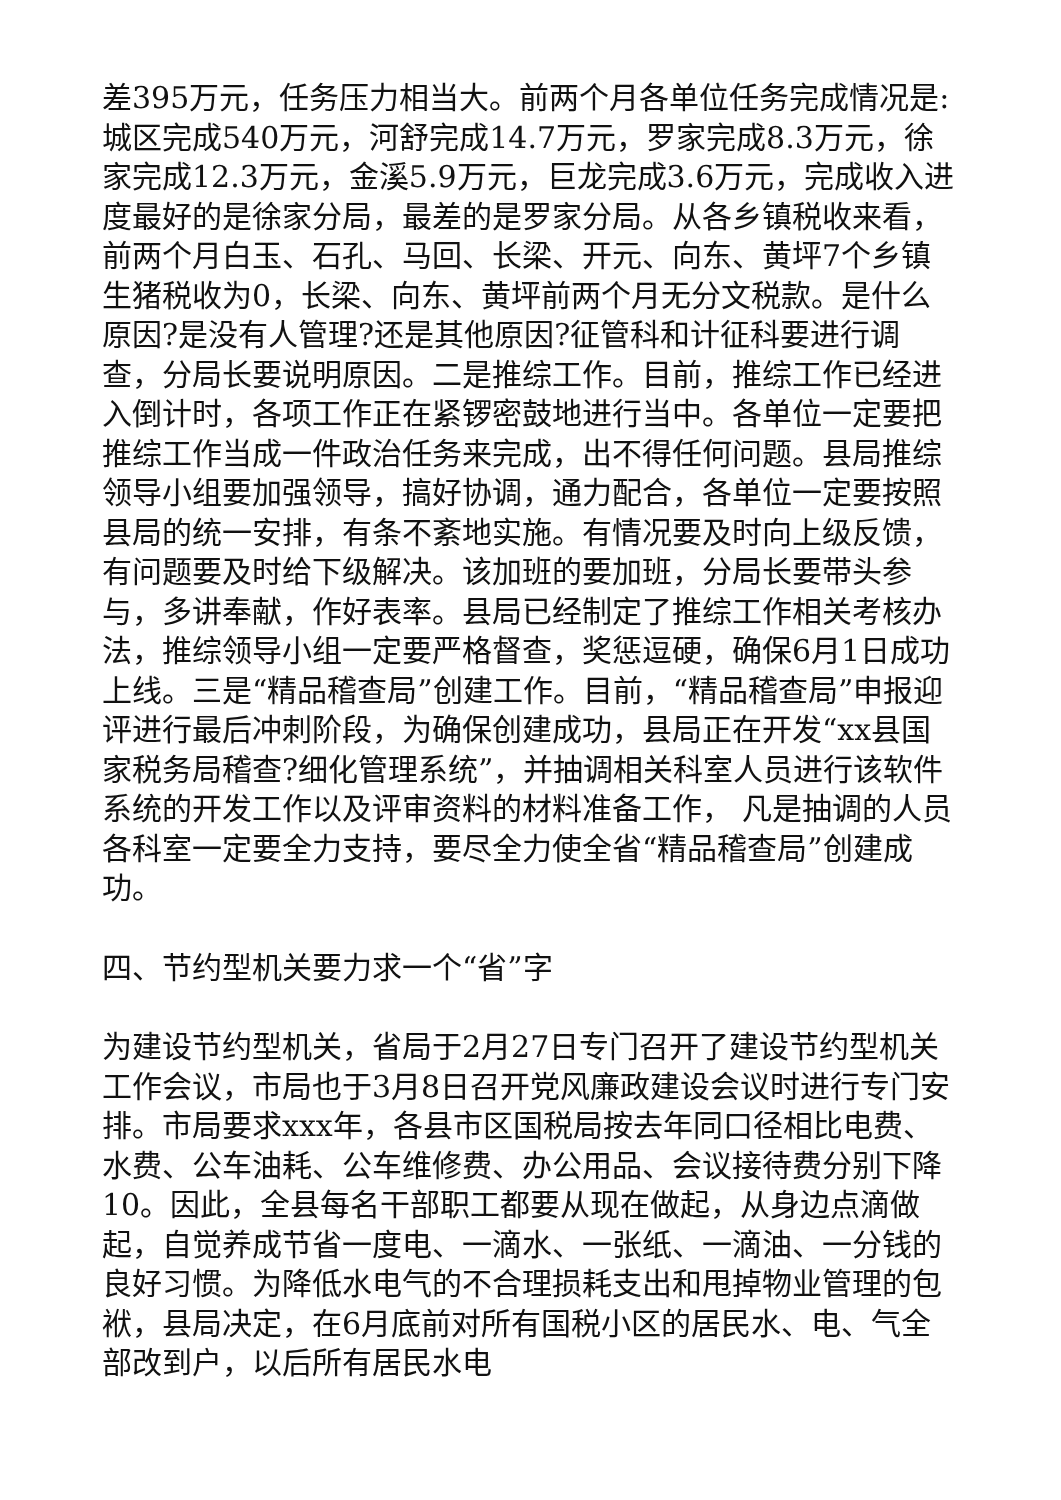差395万元，任务压力相当大。前两个月各单位任务完成情况是:城区完成540万元，河舒完成14.7万元，罗家完成8.3万元，徐家完成12.3万元，金溪5.9万元，巨龙完成3.6万元，完成收入进度最好的是徐家分局，最差的是罗家分局。从各乡镇税收来看，前两个月白玉、石孔、马回、长梁、开元、向东、黄坪7个乡镇生猪税收为0，长梁、向东、黄坪前两个月无分文税款。是什么原因?是没有人管理?还是其他原因?征管科和计征科要进行调查，分局长要说明原因。二是推综工作。目前，推综工作已经进入倒计时，各项工作正在紧锣密鼓地进行当中。各单位一定要把推综工作当成一件政治任务来完成，出不得任何问题。县局推综领导小组要加强领导，搞好协调，通力配合，各单位一定要按照县局的统一安排，有条不紊地实施。有情况要及时向上级反馈，有问题要及时给下级解决。该加班的要加班，分局长要带头参与，多讲奉献，作好表率。县局已经制定了推综工作相关考核办法，推综领导小组一定要严格督查，奖惩逗硬，确保6月1日成功上线。三是“精品稽查局”创建工作。目前，“精品稽查局”申报迎评进行最后冲刺阶段，为确保创建成功，县局正在开发“xx县国家税务局稽查?细化管理系统”，并抽调相关科室人员进行该软件系统的开发工作以及评审资料的材料准备工作， 凡是抽调的人员各科室一定要全力支持，要尽全力使全省“精品稽查局”创建成功。
四、节约型机关要力求一个“省”字
为建设节约型机关，省局于2月27日专门召开了建设节约型机关工作会议，市局也于3月8日召开党风廉政建设会议时进行专门安排。市局要求xxx年，各县市区国税局按去年同口径相比电费、水费、公车油耗、公车维修费、办公用品、会议接待费分别下降10。因此，全县每名干部职工都要从现在做起，从身边点滴做起，自觉养成节省一度电、一滴水、一张纸、一滴油、一分钱的良好习惯。为降低水电气的不合理损耗支出和甩掉物业管理的包袱，县局决定，在6月底前对所有国税小区的居民水、电、气全部改到户，以后所有居民水电